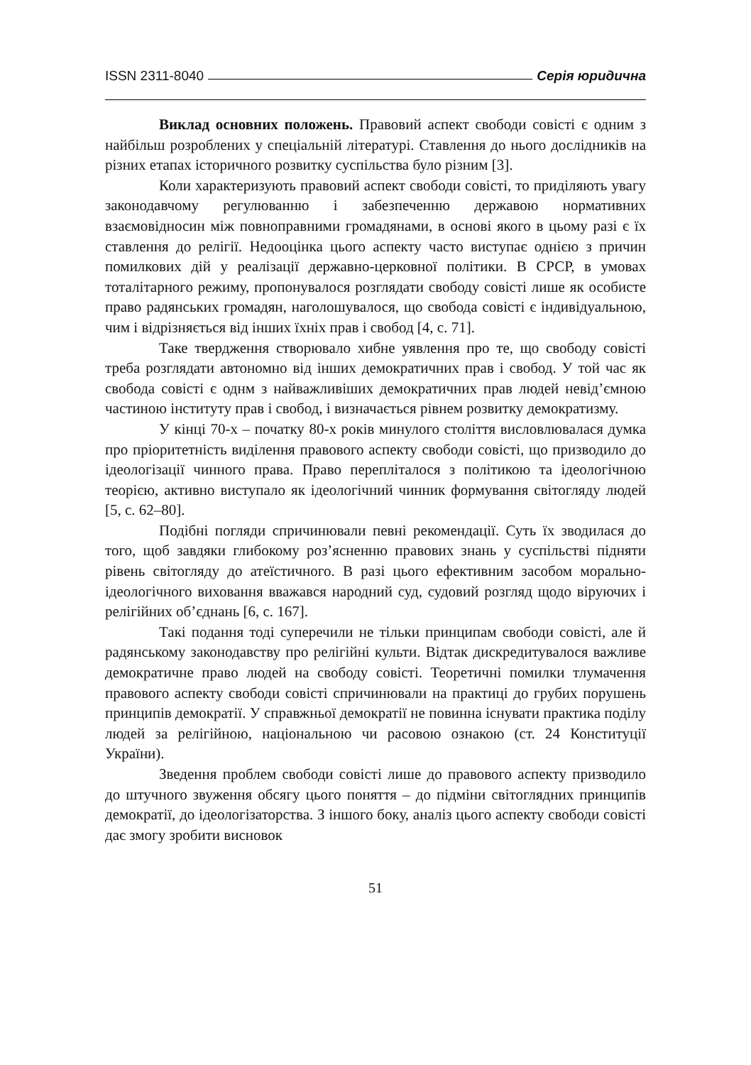ISSN 2311-8040 Серія юридична
Виклад основних положень. Правовий аспект свободи совісті є одним з найбільш розроблених у спеціальній літературі. Ставлення до нього дослідників на різних етапах історичного розвитку суспільства було різним [3].
Коли характеризують правовий аспект свободи совісті, то приділяють увагу законодавчому регулюванню і забезпеченню державою нормативних взаємовідносин між повноправними громадянами, в основі якого в цьому разі є їх ставлення до релігії. Недооцінка цього аспекту часто виступає однією з причин помилкових дій у реалізації державно-церковної політики. В СРСР, в умовах тоталітарного режиму, пропонувалося розглядати свободу совісті лише як особисте право радянських громадян, наголошувалося, що свобода совісті є індивідуальною, чим і відрізняється від інших їхніх прав і свобод [4, с. 71].
Таке твердження створювало хибне уявлення про те, що свободу совісті треба розглядати автономно від інших демократичних прав і свобод. У той час як свобода совісті є однм з найважливіших демократичних прав людей невід’ємною частиною інституту прав і свобод, і визначається рівнем розвитку демократизму.
У кінці 70-х – початку 80-х років минулого століття висловлювалася думка про пріоритетність виділення правового аспекту свободи совісті, що призводило до ідеологізації чинного права. Право переплі­талося з політикою та ідеологічною теорією, активно виступало як ідеологічний чинник формування світогляду людей [5, с. 62–80].
Подібні погляди спричинювали певні рекомендації. Суть їх зводилася до того, щоб завдяки глибокому роз’ясненню правових знань у суспільстві підняти рівень світогляду до атеїстичного. В разі цього ефективним засобом морально-ідеологічного виховання вважався народний суд, судовий розгляд щодо віруючих і релігійних об’єднань [6, с. 167].
Такі подання тоді суперечили не тільки принципам свободи совісті, але й радянському законодавству про релігійні культи. Відтак дискредитувалося важливе демократичне право людей на свободу совісті. Теоретичні помилки тлумачення правового аспекту свободи совісті спричинювали на практиці до грубих порушень принципів демократії. У справжньої демократії не повинна існувати практика поділу людей за релігійною, національною чи расовою ознакою (ст. 24 Конституції України).
Зведення проблем свободи совісті лише до правового аспекту призводило до штучного звуження обсягу цього поняття – до підміни світоглядних принципів демократії, до ідеологізаторства. З іншого боку, аналіз цього аспекту свободи совісті дає змогу зробити висновок
51